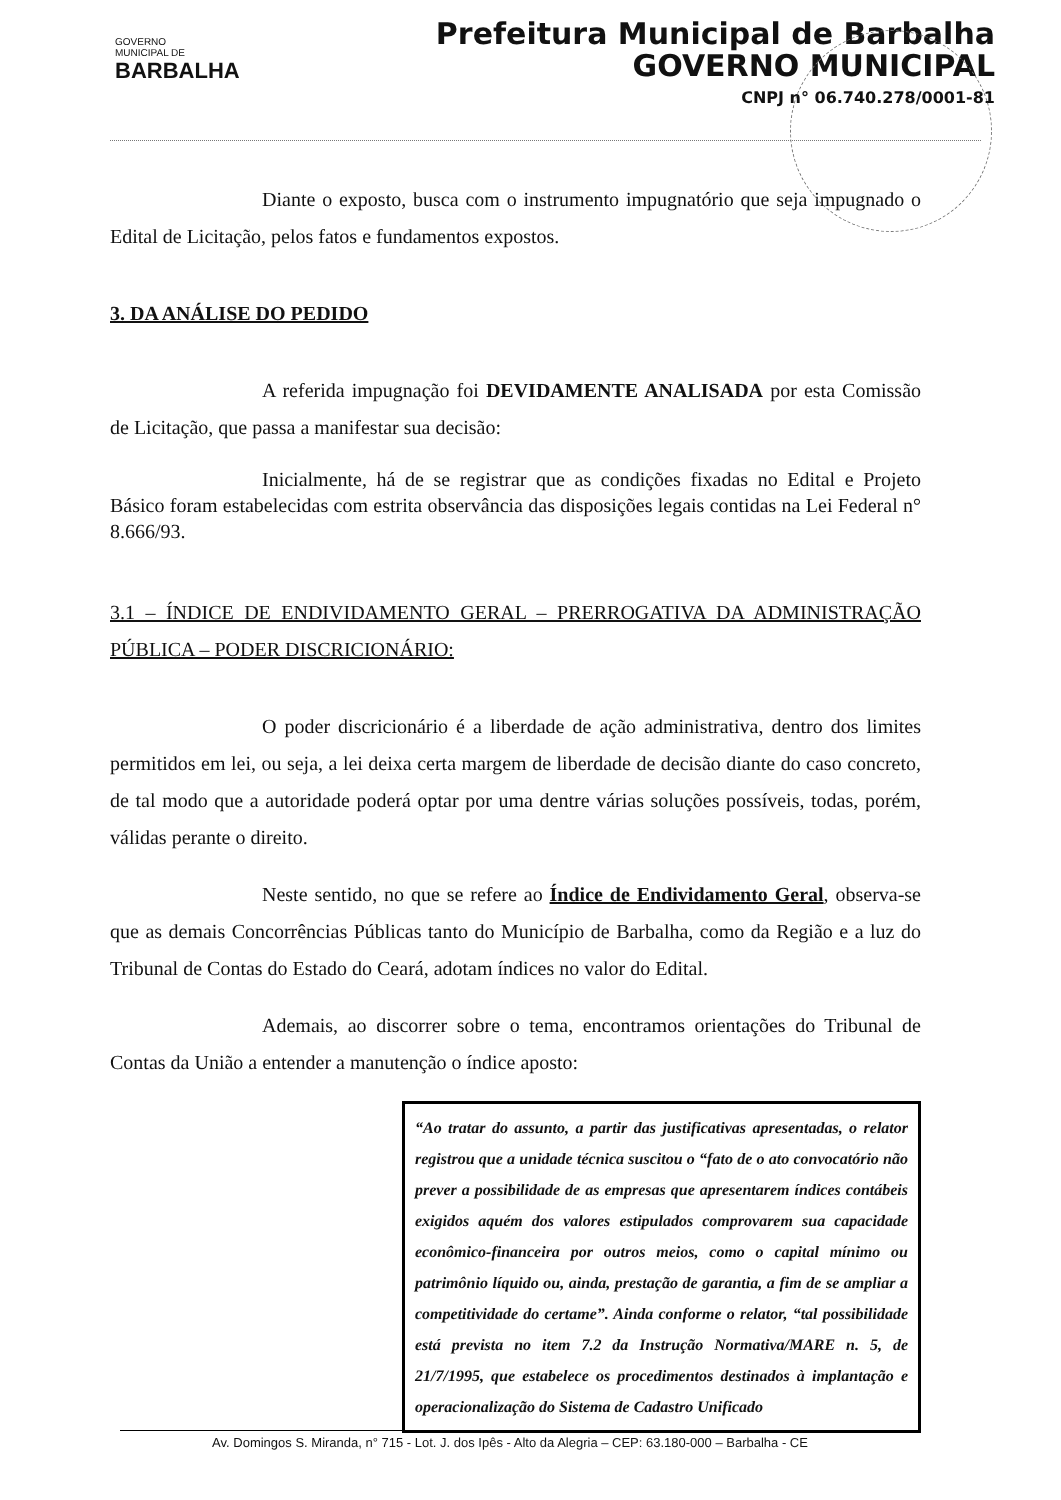GOVERNO
MUNICIPAL DE
BARBALHA
Prefeitura Municipal de Barbalha
GOVERNO MUNICIPAL
CNPJ n° 06.740.278/0001-81
Diante o exposto, busca com o instrumento impugnatório que seja impugnado o Edital de Licitação, pelos fatos e fundamentos expostos.
3. DA ANÁLISE DO PEDIDO
A referida impugnação foi DEVIDAMENTE ANALISADA por esta Comissão de Licitação, que passa a manifestar sua decisão:
Inicialmente, há de se registrar que as condições fixadas no Edital e Projeto Básico foram estabelecidas com estrita observância das disposições legais contidas na Lei Federal n° 8.666/93.
3.1 – ÍNDICE DE ENDIVIDAMENTO GERAL – PRERROGATIVA DA ADMINISTRAÇÃO PÚBLICA – PODER DISCRICIONÁRIO:
O poder discricionário é a liberdade de ação administrativa, dentro dos limites permitidos em lei, ou seja, a lei deixa certa margem de liberdade de decisão diante do caso concreto, de tal modo que a autoridade poderá optar por uma dentre várias soluções possíveis, todas, porém, válidas perante o direito.
Neste sentido, no que se refere ao Índice de Endividamento Geral, observa-se que as demais Concorrências Públicas tanto do Município de Barbalha, como da Região e a luz do Tribunal de Contas do Estado do Ceará, adotam índices no valor do Edital.
Ademais, ao discorrer sobre o tema, encontramos orientações do Tribunal de Contas da União a entender a manutenção o índice aposto:
“Ao tratar do assunto, a partir das justificativas apresentadas, o relator registrou que a unidade técnica suscitou o “fato de o ato convocatório não prever a possibilidade de as empresas que apresentarem índices contábeis exigidos aquém dos valores estipulados comprovarem sua capacidade econômico-financeira por outros meios, como o capital mínimo ou patrimônio líquido ou, ainda, prestação de garantia, a fim de se ampliar a competitividade do certame”. Ainda conforme o relator, “tal possibilidade está prevista no item 7.2 da Instrução Normativa/MARE n. 5, de 21/7/1995, que estabelece os procedimentos destinados à implantação e operacionalização do Sistema de Cadastro Unificado
Av. Domingos S. Miranda, n° 715 - Lot. J. dos Ipês - Alto da Alegria – CEP: 63.180-000 – Barbalha - CE